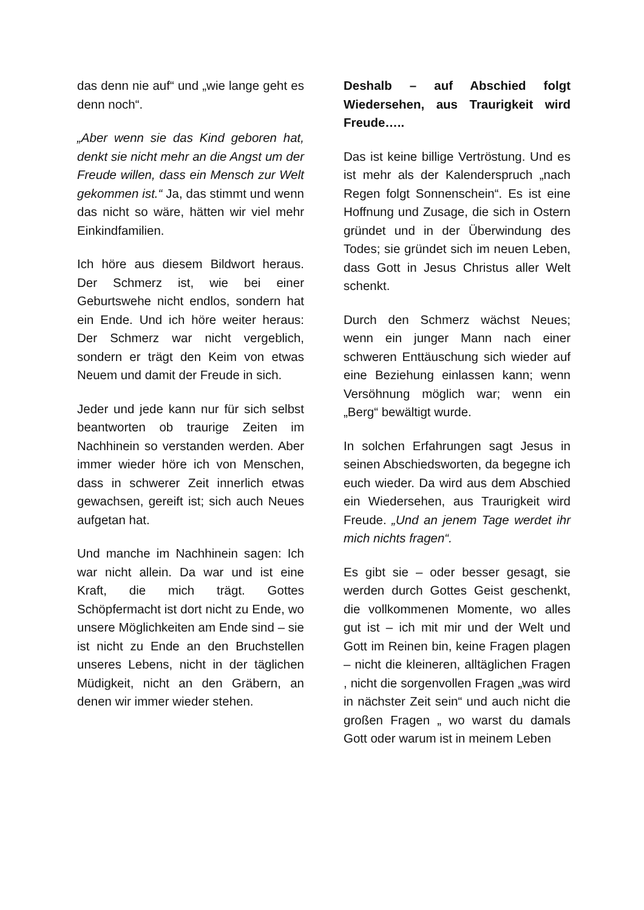das denn nie auf“ und „wie lange geht es denn noch“.
„Aber wenn sie das Kind geboren hat, denkt sie nicht mehr an die Angst um der Freude willen, dass ein Mensch zur Welt gekommen ist.“ Ja, das stimmt und wenn das nicht so wäre, hätten wir viel mehr Einkindfamilien.
Ich höre aus diesem Bildwort heraus. Der Schmerz ist, wie bei einer Geburtswehe nicht endlos, sondern hat ein Ende. Und ich höre weiter heraus: Der Schmerz war nicht vergeblich, sondern er trägt den Keim von etwas Neuem und damit der Freude in sich.
Jeder und jede kann nur für sich selbst beantworten ob traurige Zeiten im Nachhinein so verstanden werden. Aber immer wieder höre ich von Menschen, dass in schwerer Zeit innerlich etwas gewachsen, gereift ist; sich auch Neues aufgetan hat.
Und manche im Nachhinein sagen: Ich war nicht allein. Da war und ist eine Kraft, die mich trägt. Gottes Schöpfermacht ist dort nicht zu Ende, wo unsere Möglichkeiten am Ende sind – sie ist nicht zu Ende an den Bruchstellen unseres Lebens, nicht in der täglichen Müdigkeit, nicht an den Gräbern, an denen wir immer wieder stehen.
Deshalb – auf Abschied folgt Wiedersehen, aus Traurigkeit wird Freude…..
Das ist keine billige Vertröstung. Und es ist mehr als der Kalenderspruch „nach Regen folgt Sonnenschein“. Es ist eine Hoffnung und Zusage, die sich in Ostern gründet und in der Überwindung des Todes; sie gründet sich im neuen Leben, dass Gott in Jesus Christus aller Welt schenkt.
Durch den Schmerz wächst Neues; wenn ein junger Mann nach einer schweren Enttäuschung sich wieder auf eine Beziehung einlassen kann; wenn Versöhnung möglich war; wenn ein „Berg“ bewältigt wurde.
In solchen Erfahrungen sagt Jesus in seinen Abschiedsworten, da begegne ich euch wieder. Da wird aus dem Abschied ein Wiedersehen, aus Traurigkeit wird Freude. „Und an jenem Tage werdet ihr mich nichts fragen“.
Es gibt sie – oder besser gesagt, sie werden durch Gottes Geist geschenkt, die vollkommenen Momente, wo alles gut ist – ich mit mir und der Welt und Gott im Reinen bin, keine Fragen plagen – nicht die kleineren, alltäglichen Fragen , nicht die sorgenvollen Fragen „was wird in nächster Zeit sein“ und auch nicht die großen Fragen „ wo warst du damals Gott oder warum ist in meinem Leben